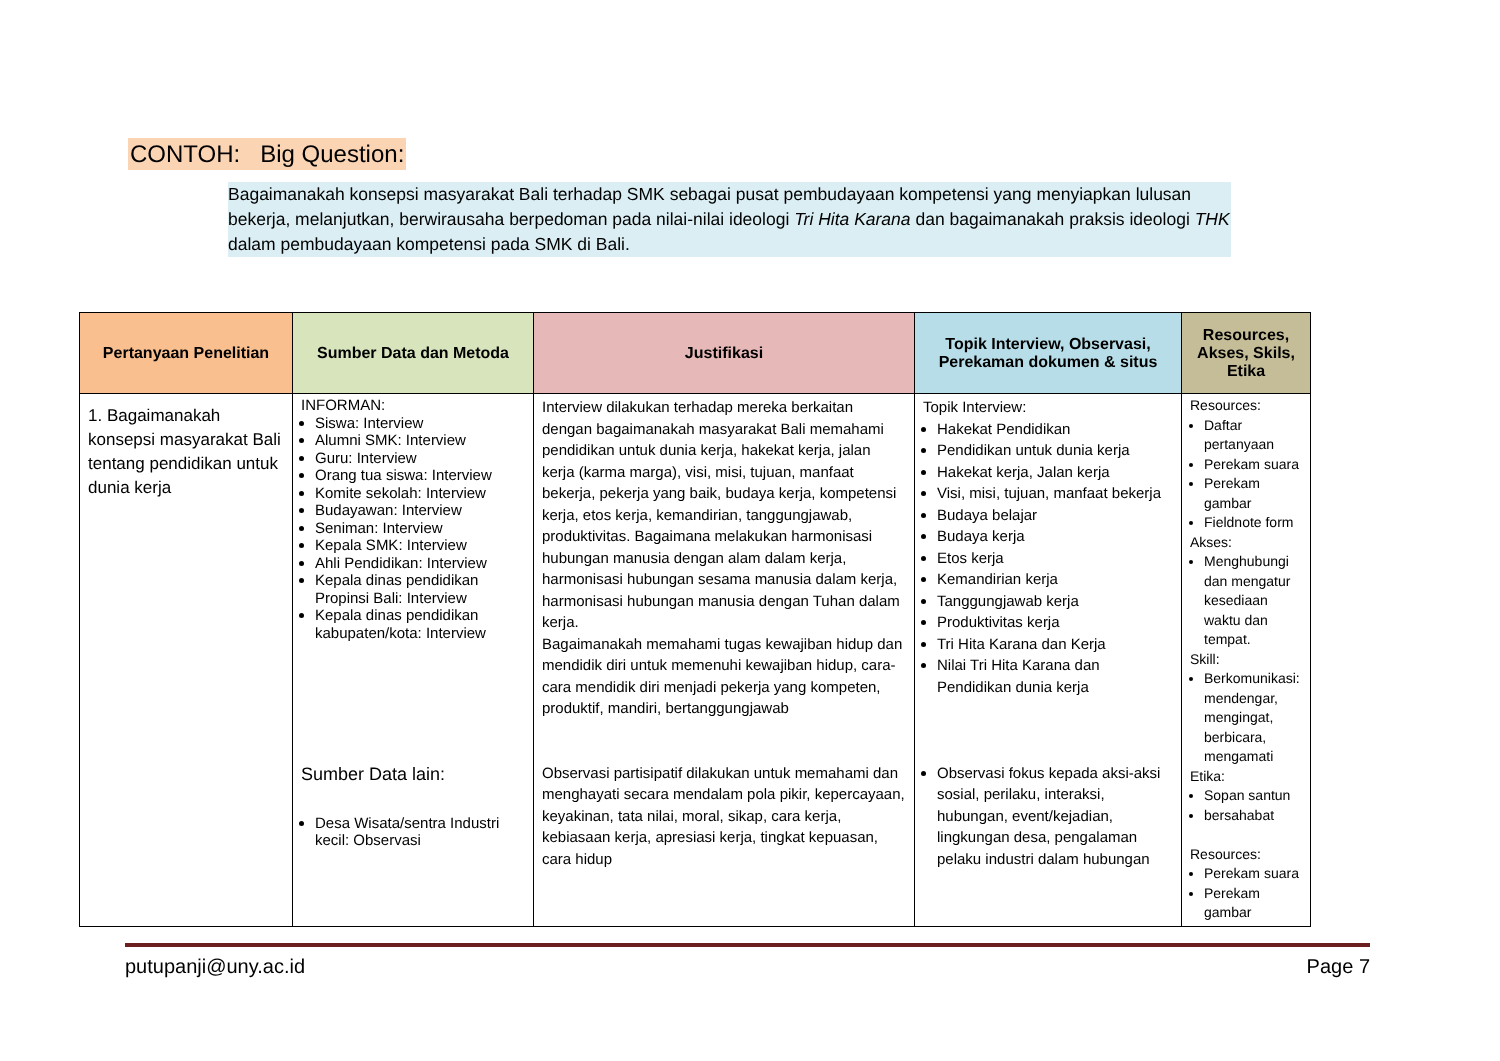CONTOH: Big Question:
Bagaimanakah konsepsi masyarakat Bali terhadap SMK sebagai pusat pembudayaan kompetensi yang menyiapkan lulusan bekerja, melanjutkan, berwirausaha berpedoman pada nilai-nilai ideologi Tri Hita Karana dan bagaimanakah praksis ideologi THK dalam pembudayaan kompetensi pada SMK di Bali.
| Pertanyaan Penelitian | Sumber Data dan Metoda | Justifikasi | Topik Interview, Observasi, Perekaman dokumen & situs | Resources, Akses, Skils, Etika |
| --- | --- | --- | --- | --- |
| 1. Bagaimanakah konsepsi masyarakat Bali tentang pendidikan untuk dunia kerja | INFORMAN: Siswa: Interview Alumni SMK: Interview Guru: Interview Orang tua siswa: Interview Komite sekolah: Interview Budayawan: Interview Seniman: Interview Kepala SMK: Interview Ahli Pendidikan: Interview Kepala dinas pendidikan Propinsi Bali: Interview Kepala dinas pendidikan kabupaten/kota: Interview Sumber Data lain: Desa Wisata/sentra Industri kecil: Observasi | Interview dilakukan terhadap mereka berkaitan dengan bagaimanakah masyarakat Bali memahami pendidikan untuk dunia kerja, hakekat kerja, jalan kerja (karma marga), visi, misi, tujuan, manfaat bekerja, pekerja yang baik, budaya kerja, kompetensi kerja, etos kerja, kemandirian, tanggungjawab, produktivitas. Bagaimana melakukan harmonisasi hubungan manusia dengan alam dalam kerja, harmonisasi hubungan sesama manusia dalam kerja, harmonisasi hubungan manusia dengan Tuhan dalam kerja. Bagaimanakah memahami tugas kewajiban hidup dan mendidik diri untuk memenuhi kewajiban hidup, cara-cara mendidik diri menjadi pekerja yang kompeten, produktif, mandiri, bertanggungjawab Observasi partisipatif dilakukan untuk memahami dan menghayati secara mendalam pola pikir, kepercayaan, keyakinan, tata nilai, moral, sikap, cara kerja, kebiasaan kerja, apresiasi kerja, tingkat kepuasan, cara hidup | Topik Interview: Hakekat Pendidikan Pendidikan untuk dunia kerja Hakekat kerja, Jalan kerja Visi, misi, tujuan, manfaat bekerja Budaya belajar Budaya kerja Etos kerja Kemandirian kerja Tanggungjawab kerja Produktivitas kerja Tri Hita Karana dan Kerja Nilai Tri Hita Karana dan Pendidikan dunia kerja Observasi fokus kepada aksi-aksi sosial, perilaku, interaksi, hubungan, event/kejadian, lingkungan desa, pengalaman pelaku industri dalam hubungan | Resources: Daftar pertanyaan Perekam suara Perekam gambar Fieldnote form Akses: Menghubungi dan mengatur kesediaan waktu dan tempat. Skill: Berkomunikasi: mendengar, mengingat, berbicara, mengamati Etika: Sopan santun bersahabat Resources: Perekam suara Perekam gambar |
putupanji@uny.ac.id Page 7